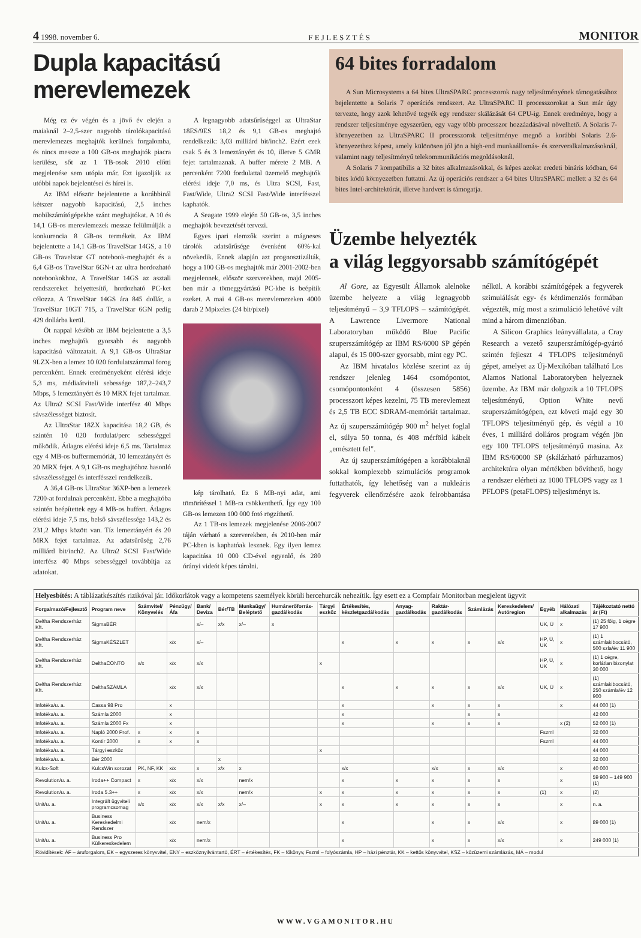4 1998. november 6. F E J L E S Z T É S MONITOR
Dupla kapacitású merevlemezek
Még ez év végén és a jövő év elején a maiaknál 2–2,5-szer nagyobb tárolókapacitású merevlemezes meghajtók kerülnek forgalomba, és nincs messze a 100 GB-os meghajtók piacra kerülése, sőt az 1 TB-osok 2010 előtti megjelenése sem utópia már. Ezt igazolják az utóbbi napok bejelentései és hírei is.
Az IBM először bejelentette a korábbinál kétszer nagyobb kapacitású, 2,5 inches mobilszámítógépekbe szánt meghajtókat. A 10 és 14,1 GB-os merevlemezek messze felülmúlják a konkurencia 8 GB-os termékeit. Az IBM bejelentette a 14,1 GB-os TravelStar 14GS, a 10 GB-os Travelstar GT notebook-meghajtót és a 6,4 GB-os TravelStar 6GN-t az ultra hordozható notebookokhoz. A TravelStar 14GS az asztali rendszereket helyettesítő, hordozható PC-ket célozza. A TravelStar 14GS ára 845 dollár, a TravelStar 10GT 715, a TravelStar 6GN pedig 429 dollárba kerül.
Öt nappal később az IBM bejelentette a 3,5 inches meghajtók gyorsabb és nagyobb kapacitású változatait. A 9,1 GB-os UltraStar 9LZX-ben a lemez 10 020 fordulatszámmal forog percenként. Ennek eredményeként elérési ideje 5,3 ms, médiaátviteli sebessége 187,2–243,7 Mbps, 5 lemeztányért és 10 MRX fejet tartalmaz. Az Ultra2 SCSI Fast/Wide interfész 40 Mbps sávszélességet biztosít.
Az UltraStar 18ZX kapacitása 18,2 GB, és szintén 10 020 fordulat/perc sebességgel működik. Átlagos elérési ideje 6,5 ms. Tartalmaz egy 4 MB-os buffermemóriát, 10 lemeztányért és 20 MRX fejet. A 9,1 GB-os meghajtóhoz hasonló sávszélességgel és interfésszel rendelkezik.
A 36,4 GB-os UltraStar 36XP-ben a lemezek 7200-at fordulnak percenként. Ebbe a meghajtóba szintén beépítettek egy 4 MB-os buffert. Átlagos elérési ideje 7,5 ms, belső sávszélessége 143,2 és 231,2 Mbps között van. Tíz lemeztányért és 20 MRX fejet tartalmaz. Az adatsűrűség 2,76 milliárd bit/inch2. Az Ultra2 SCSI Fast/Wide interfész 40 Mbps sebességgel továbbítja az adatokat.
A legnagyobb adatsűrűséggel az UltraStar 18ES/9ES 18,2 és 9,1 GB-os meghajtó rendelkezik: 3,03 milliárd bit/inch2. Ezért ezek csak 5 és 3 lemeztányért és 10, illetve 5 GMR fejet tartalmaznak. A buffer mérete 2 MB. A percenként 7200 fordulattal üzemelő meghajtók elérési ideje 7,0 ms, és Ultra SCSI, Fast, Fast/Wide, Ultra2 SCSI Fast/Wide interfésszel kaphatók.
A Seagate 1999 elején 50 GB-os, 3,5 inches meghajtók bevezetését tervezi.
Egyes ipari elemzők szerint a mágneses tárolók adatsűrűsége évenként 60%-kal növekedik. Ennek alapján azt prognosztizálták, hogy a 100 GB-os meghajtók már 2001-2002-ben megjelennek, először szerverekben, majd 2005-ben már a tömeggyártású PC-kbe is beépítik ezeket. A mai 4 GB-os merevlemezeken 4000 darab 2 Mpixeles (24 bit/pixel)
kép tárolható. Ez 6 MB-nyi adat, ami tömörítéssel 1 MB-ra csökkenthető. Így egy 100 GB-os lemezen 100 000 fotó rögzíthető.
Az 1 TB-os lemezek megjelenése 2006-2007 táján várható a szerverekben, és 2010-ben már PC-kben is kaphatóak lesznek. Egy ilyen lemez kapacitása 10 000 CD-ével egyenlő, és 280 órányi videót képes tárolni.
64 bites forradalom
A Sun Microsystems a 64 bites UltraSPARC processzorok nagy teljesítményének támogatásához bejelentette a Solaris 7 operációs rendszert. Az UltraSPARC II processzorokat a Sun már úgy tervezte, hogy azok lehetővé tegyék egy rendszer skálázását 64 CPU-ig. Ennek eredménye, hogy a rendszer teljesítménye egyszerűen, egy vagy több processzor hozzáadásával növelhető. A Solaris 7-környezetben az UltraSPARC II processzorok teljesítménye megnő a korábbi Solaris 2.6-környezethez képest, amely különösen jól jön a high-end munkaállomás- és szerveralkalmazásoknál, valamint nagy teljesítményű telekommunikációs megoldásoknál.
A Solaris 7 kompatíbilis a 32 bites alkalmazásokkal, és képes azokat eredeti bináris kódban, 64 bites kódú környezetben futtatni. Az új operációs rendszer a 64 bites UltraSPARC mellett a 32 és 64 bites Intel-architektúrát, illetve hardvert is támogatja.
Üzembe helyezték
a világ leggyorsabb számítógépét
Al Gore, az Egyesült Államok alelnöke üzembe helyezte a világ legnagyobb teljesítményű – 3,9 TFLOPS – számítógépét. A Lawrence Livermore National Laboratoryban működő Blue Pacific szuperszámítógép az IBM RS/6000 SP gépén alapul, és 15 000-szer gyorsabb, mint egy PC.
Az IBM hivatalos közlése szerint az új rendszer jelenleg 1464 csomópontot, csomópontonként 4 (összesen 5856) processzort képes kezelni, 75 TB merevlemezt és 2,5 TB ECC SDRAM-memóriát tartalmaz. Az új szuperszámítógép 900 m<sup>2</sup> helyet foglal el, súlya 50 tonna, és 408 mérföld kábelt „emésztett fel".
Az új szuperszámítógépen a korábbiaknál sokkal komplexebb szimulációs programok futtathatók, így lehetőség van a nukleáris fegyverek ellenőrzésére azok felrobbantása nélkül. A korábbi számítógépek a fegyverek szimulálását egy- és kétdimenziós formában végezték, míg most a szimuláció lehetővé vált mind a három dimenzióban.
A Silicon Graphics leányvállalata, a Cray Research a vezető szuperszámítógép-gyártó szintén fejleszt 4 TFLOPS teljesítményű gépet, amelyet az Új-Mexikóban található Los Alamos National Laboratoryben helyeznek üzembe. Az IBM már dolgozik a 10 TFLOPS teljesítményű, Option White nevű szuperszámítógépen, ezt követi majd egy 30 TFLOPS teljesítményű gép, és végül a 10 éves, 1 milliárd dolláros program végén jön egy 100 TFLOPS teljesítményű masina. Az IBM RS/60000 SP (skálázható párhuzamos) architektúra olyan mértékben bővíthető, hogy a rendszer elérheti az 1000 TFLOPS vagy az 1 PFLOPS (petaFLOPS) teljesítményt is.
| Helyesbítés: A táblázatkészítés rizikóval jár. Időkorlátok vagy a kompetens személyek körüli hercehurcák nehezítik. Így esett ez a Compfair Monitorban megjelent ügyvit | | | | | | | | | | | | | | | | |
| Forgalmazó/Fejlesztő | Program neve | Számvitel/ Könyvelés | Pénzügy/ Áfa | Bank/ Deviza | Bér/TB | Munkaügy/ Beléptető | Humánerőforrás-gazdálkodás | Tárgyi eszköz | Értékesítés, készletgazdálkodás | Anyag-gazdálkodás | Raktár-gazdálkodás | Számlázás | Kereskedelem/ Autóregion | Egyéb | Hálózati alkalmazás | Tájékoztató nettó ár (Ft) |
| Deltha Rendszerház Kft. | SigmaBÉR | | | x/– | x/x | x/– | x | | | | | | | UK, Ü | x | (1) 25 főig, 1 cégre 17 900 |
| Deltha Rendszerház Kft. | SigmaKÉSZLET | | x/x | x/– | | | | | x | x | x | x | x/x | HP, Ü, UK | x | (1) 1 számlakibocsátó, 500 szla/év 11 900 |
| Deltha Rendszerház Kft. | DelthaCONTO | x/x | x/x | x/x | | | | x | | | | | | HP, Ü, UK | x | (1) 1 cégre, korlátlan bizonylat 30 000 |
| Deltha Rendszerház Kft. | DelthaSZÁMLA | | x/x | x/x | | | | | x | x | x | x | x/x | UK, Ü | x | (1) számlakibocsátó, 250 számla/év 12 900 |
| Infotéka/u. a. | Cassa 98 Pro | | x | | | | | | x | | x | x | x | | x | 44 000 (1) |
| Infotéka/u. a. | Számla 2000 | | x | | | | | | x | | | x | x | | | 42 000 |
| Infotéka/u. a. | Számla 2000 Fx | | x | | | | | | x | | x | x | x | | x (2) | 52 000 (1) |
| Infotéka/u. a. | Napló 2000 Prof. | x | x | x | | | | | | | | | | Fszml | | 32 000 |
| Infotéka/u. a. | Kontír 2000 | x | x | x | | | | | | | | | | Fszml | | 44 000 |
| Infotéka/u. a. | Tárgyi eszköz | | | | | | | x | | | | | | | | 44 000 |
| Infotéka/u. a. | Bér 2000 | | | | x | | | | | | | | | | | 32 000 |
| Kulcs-Soft | KulcsWin sorozat | PK, NF, KK | x/x | x | x/x | x | | | x/x | | x/x | x | x/x | | x | 40 000 |
| Revolution/u. a. | Iroda++ Compact | x | x/x | x/x | | nem/x | | | x | x | x | x | x | | x | 59 900 – 149 900 (1) |
| Revolution/u. a. | Iroda 5.3++ | x | x/x | x/x | | nem/x | | x | x | x | x | x | x | (1) | x | (2) |
| Unit/u. a. | Integrált ügyviteli programcsomag | x/x | x/x | x/x | x/x | x/– | | x | x | x | x | x | x | | x | n. a. |
| Unit/u. a. | Business Kereskedelmi Rendszer | | x/x | nem/x | | | | | x | | x | x | x/x | | x | 89 000 (1) |
| Unit/u. a. | Business Pro Külkereskedelem | | x/x | nem/x | | | | | x | | x | x | x/x | | x | 249 000 (1) |
| Rövidítések: ÁF – áruforgalom, EK – egyszeres könyvvitel, ENY – eszköznyilvántartó, ÉRT – értékesítés, FK – főkönyv, Fszml – folyószámla, HP – házi pénztár, KK – kettős könyvvitel, KSZ – közüzemi számlázás, MÁ – modul | | | | | | | | | | | | | | | | |
WWW.VGAMONITOR.HU